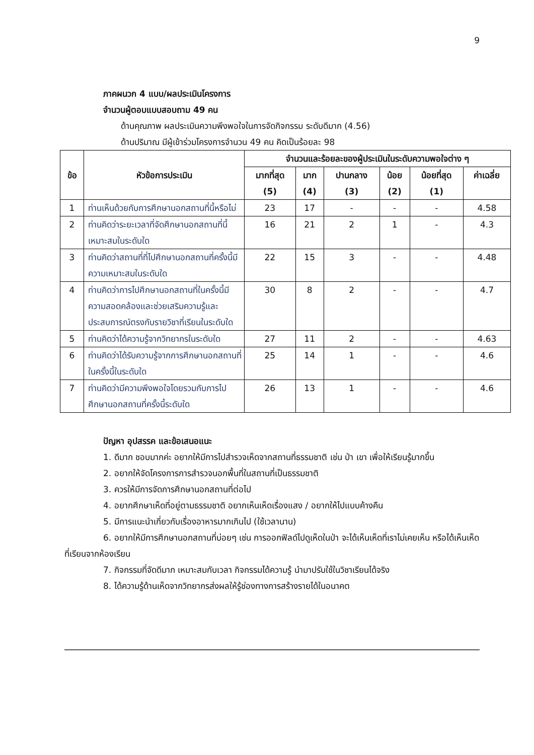9
ภาคผนวก 4 แบบ/ผลประเมินโครงการ
จำนวนผู้ตอบแบบสอบถาม 49 คน
ด้านคุณภาพ ผลประเมินความพึงพอใจในการจัดกิจกรรม ระดับดีมาก (4.56)
ด้านปริมาณ มีผู้เข้าร่วมโครงการจำนวน 49 คน คิดเป็นร้อยละ 98
| ข้อ | หัวข้อการประเมิน | จำนวนและร้อยละของผู้ประเมินในระดับความพอใจต่าง ๆ | | | | | |
| --- | --- | --- | --- | --- | --- | --- | --- |
| | | มากที่สุด (5) | มาก (4) | ปานกลาง (3) | น้อย (2) | น้อยที่สุด (1) | ค่าเฉลี่ย |
| 1 | ท่านเห็นด้วยกับการศึกษานอกสถานที่นี้หรือไม่ | 23 | 17 | - | - | - | 4.58 |
| 2 | ท่านคิดว่าระยะเวลาที่จัดศึกษานอกสถานที่นี้เหมาะสมในระดับใด | 16 | 21 | 2 | 1 | - | 4.3 |
| 3 | ท่านคิดว่าสถานที่ที่ไปศึกษานอกสถานที่ครั้งนี้มีความเหมาะสมในระดับใด | 22 | 15 | 3 | - | - | 4.48 |
| 4 | ท่านคิดว่าการไปศึกษานอกสถานที่ในครั้งนี้มีความสอดคล้องและช่วยเสริมความรู้และประสบการณ์ตรงกับรายวิชาที่เรียนในระดับใด | 30 | 8 | 2 | - | - | 4.7 |
| 5 | ท่านคิดว่าได้ความรู้จากวิทยากรในระดับใด | 27 | 11 | 2 | - | - | 4.63 |
| 6 | ท่านคิดว่าได้รับความรู้จากการศึกษานอกสถานที่ในครั้งนี้ในระดับใด | 25 | 14 | 1 | - | - | 4.6 |
| 7 | ท่านคิดว่ามีความพึงพอใจโดยรวมกับการไปศึกษานอกสถานที่ครั้งนี้ระดับใด | 26 | 13 | 1 | - | - | 4.6 |
ปัญหา อุปสรรค และข้อเสนอแนะ
1. ดีมาก ชอบมากค่ะ อยากให้มีการไปสำรวจเห็ดจากสถานที่ธรรมชาติ เช่น ป่า เขา เพื่อให้เรียนรู้มากขึ้น
2. อยากให้จัดโครงการการสำรวจนอกพื้นที่ในสถานที่เป็นธรรมชาติ
3. ควรให้มีการจัดการศึกษานอกสถานที่ต่อไป
4. อยากศึกษาเห็ดที่อยู่ตามธรรมชาติ อยากเห็นเห็ดเรื่องแสง / อยากให้ไปแบบค้างคืน
5. มีการแนะนำเกี่ยวกับเรื่องอาหารมากเกินไป (ใช้เวลานาน)
6. อยากให้มีการศึกษานอกสถานที่บ่อยๆ เช่น การออกฟิลด์ไปดูเห็ดในป่า จะได้เห็นเห็ดที่เราไม่เคยเห็น หรือได้เห็นเห็ดที่เรียนจากห้องเรียน
7. กิจกรรมที่จัดดีมาก เหมาะสมกับเวลา กิจกรรมได้ความรู้ นำมาปรับใช้ในวิชาเรียนได้จริง
8. ได้ความรู้ด้านเห็ดจากวิทยากรส่งผลให้รู้ช่องทางการสร้างรายได้ในอนาคต